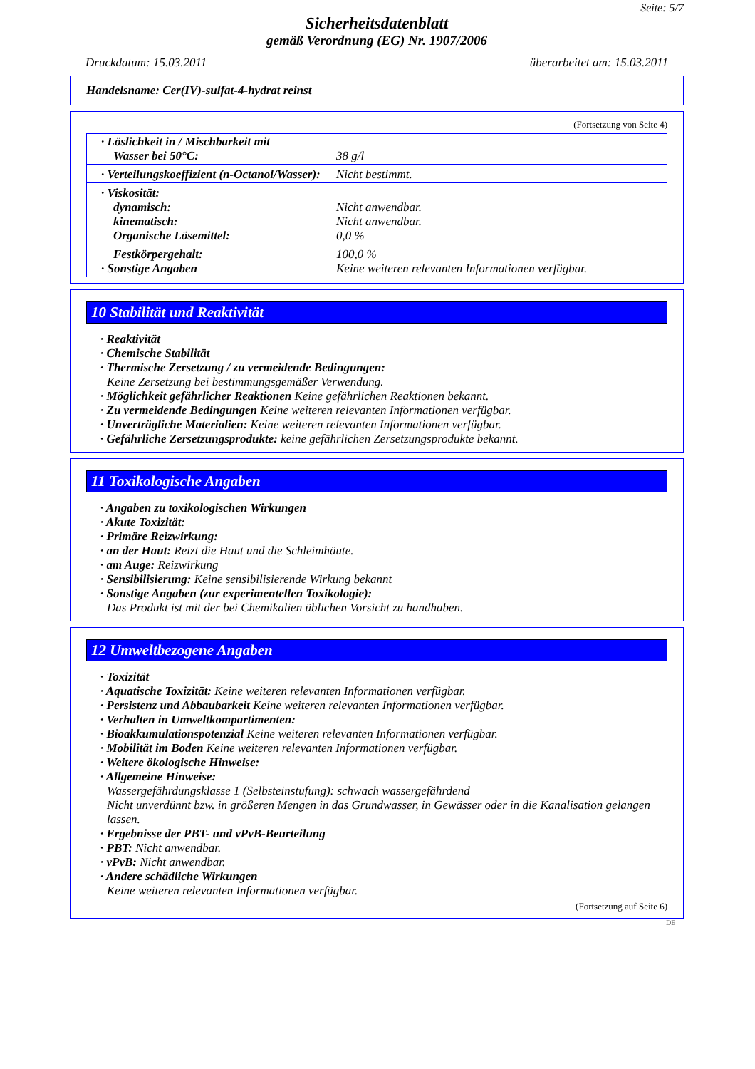Seite: 5/7
Sicherheitsdatenblatt
gemäß Verordnung (EG) Nr. 1907/2006
Druckdatum: 15.03.2011 überarbeitet am: 15.03.2011
Handelsname: Cer(IV)-sulfat-4-hydrat reinst
(Fortsetzung von Seite 4)
| · Löslichkeit in / Mischbarkeit mit Wasser bei 50°C: | 38 g/l |
| · Verteilungskoeffizient (n-Octanol/Wasser): | Nicht bestimmt. |
| · Viskosität: dynamisch: kinematisch: Organische Lösemittel: | Nicht anwendbar. Nicht anwendbar. 0,0 % |
| Festkörpergehalt: · Sonstige Angaben | 100,0 % Keine weiteren relevanten Informationen verfügbar. |
10 Stabilität und Reaktivität
· Reaktivität
· Chemische Stabilität
· Thermische Zersetzung / zu vermeidende Bedingungen:
Keine Zersetzung bei bestimmungsgemäßer Verwendung.
· Möglichkeit gefährlicher Reaktionen Keine gefährlichen Reaktionen bekannt.
· Zu vermeidende Bedingungen Keine weiteren relevanten Informationen verfügbar.
· Unverträgliche Materialien: Keine weiteren relevanten Informationen verfügbar.
· Gefährliche Zersetzungsprodukte: keine gefährlichen Zersetzungsprodukte bekannt.
11 Toxikologische Angaben
· Angaben zu toxikologischen Wirkungen
· Akute Toxizität:
· Primäre Reizwirkung:
· an der Haut: Reizt die Haut und die Schleimhäute.
· am Auge: Reizwirkung
· Sensibilisierung: Keine sensibilisierende Wirkung bekannt
· Sonstige Angaben (zur experimentellen Toxikologie):
Das Produkt ist mit der bei Chemikalien üblichen Vorsicht zu handhaben.
12 Umweltbezogene Angaben
· Toxizität
· Aquatische Toxizität: Keine weiteren relevanten Informationen verfügbar.
· Persistenz und Abbaubarkeit Keine weiteren relevanten Informationen verfügbar.
· Verhalten in Umweltkompartimenten:
· Bioakkumulationspotenzial Keine weiteren relevanten Informationen verfügbar.
· Mobilität im Boden Keine weiteren relevanten Informationen verfügbar.
· Weitere ökologische Hinweise:
· Allgemeine Hinweise:
Wassergefährdungsklasse 1 (Selbsteinstufung): schwach wassergefährdend
Nicht unverdünnt bzw. in größeren Mengen in das Grundwasser, in Gewässer oder in die Kanalisation gelangen lassen.
· Ergebnisse der PBT- und vPvB-Beurteilung
· PBT: Nicht anwendbar.
· vPvB: Nicht anwendbar.
· Andere schädliche Wirkungen
Keine weiteren relevanten Informationen verfügbar.
(Fortsetzung auf Seite 6)
DE